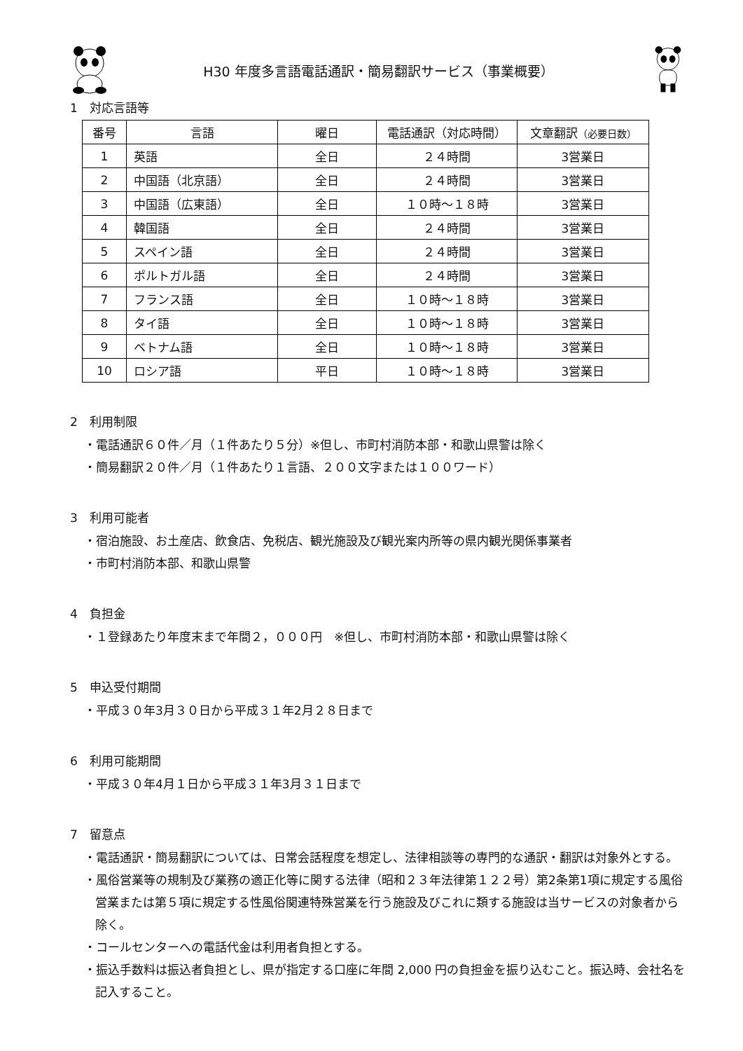H30 年度多言語電話通訳・簡易翻訳サービス（事業概要）
1　対応言語等
| 番号 | 言語 | 曜日 | 電話通訳（対応時間） | 文章翻訳 （必要日数） |
| --- | --- | --- | --- | --- |
| 1 | 英語 | 全日 | ２４時間 | 3営業日 |
| 2 | 中国語（北京語） | 全日 | ２４時間 | 3営業日 |
| 3 | 中国語（広東語） | 全日 | １０時～１８時 | 3営業日 |
| 4 | 韓国語 | 全日 | ２４時間 | 3営業日 |
| 5 | スペイン語 | 全日 | ２４時間 | 3営業日 |
| 6 | ポルトガル語 | 全日 | ２４時間 | 3営業日 |
| 7 | フランス語 | 全日 | １０時～１８時 | 3営業日 |
| 8 | タイ語 | 全日 | １０時～１８時 | 3営業日 |
| 9 | ベトナム語 | 全日 | １０時～１８時 | 3営業日 |
| 10 | ロシア語 | 平日 | １０時～１８時 | 3営業日 |
2　利用制限
・電話通訳６０件／月（１件あたり５分）※但し、市町村消防本部・和歌山県警は除く
・簡易翻訳２０件／月（１件あたり１言語、２００文字または１００ワード）
3　利用可能者
・宿泊施設、お土産店、飲食店、免税店、観光施設及び観光案内所等の県内観光関係事業者
・市町村消防本部、和歌山県警
4　負担金
・１登録あたり年度末まで年間２，０００円　※但し、市町村消防本部・和歌山県警は除く
5　申込受付期間
・平成３０年3月３０日から平成３１年2月２８日まで
6　利用可能期間
・平成３０年4月１日から平成３１年3月３１日まで
7　留意点
・電話通訳・簡易翻訳については、日常会話程度を想定し、法律相談等の専門的な通訳・翻訳は対象外とする。
・風俗営業等の規制及び業務の適正化等に関する法律（昭和２３年法律第１２２号）第2条第1項に規定する風俗営業または第５項に規定する性風俗関連特殊営業を行う施設及びこれに類する施設は当サービスの対象者から除く。
・コールセンターへの電話代金は利用者負担とする。
・振込手数料は振込者負担とし、県が指定する口座に年間 2,000 円の負担金を振り込むこと。振込時、会社名を記入すること。